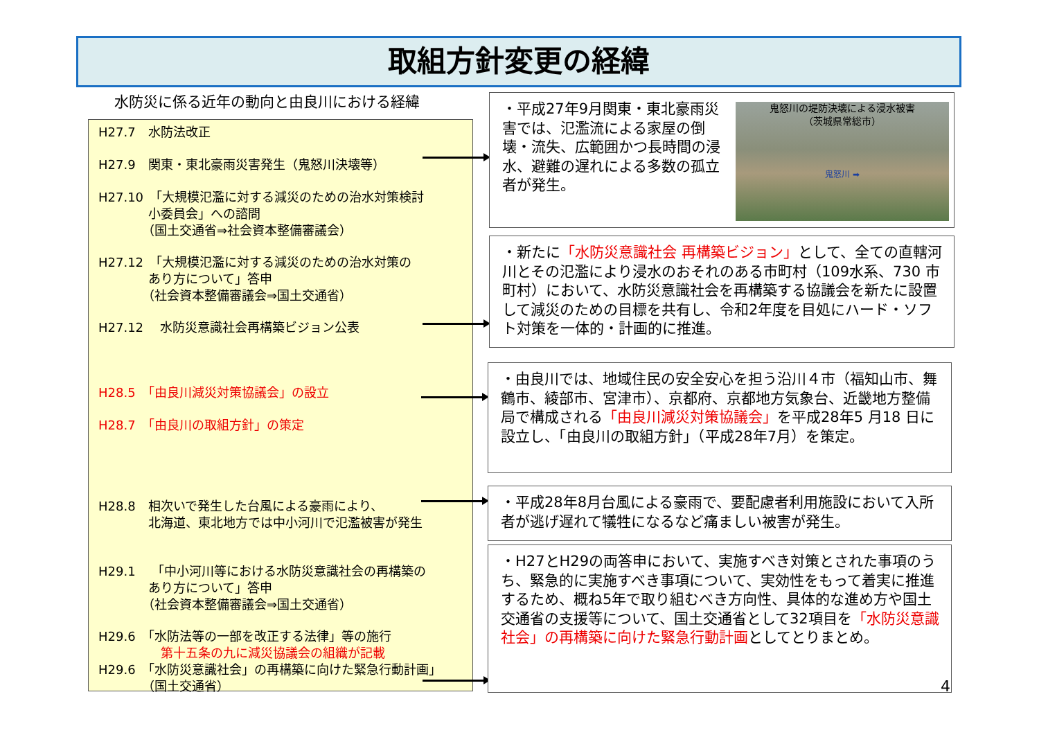取組方針変更の経緯
水防災に係る近年の動向と由良川における経緯
H27.7　水防法改正
H27.9　関東・東北豪雨災害発生（鬼怒川決壊等）
H27.10　「大規模氾濫に対する減災のための治水対策検討
　　　　小委員会」への諮問
　　　　（国土交通省⇒社会資本整備審議会）
H27.12　「大規模氾濫に対する減災のための治水対策の
　　　　あり方について」答申
　　　　（社会資本整備審議会⇒国土交通省）
H27.12　 水防災意識社会再構築ビジョン公表
H28.5　「由良川減災対策協議会」の設立
H28.7　「由良川の取組方針」の策定
H28.8　相次いで発生した台風による豪雨により、
　　　　北海道、東北地方では中小河川で氾濫被害が発生
H29.1　 「中小河川等における水防災意識社会の再構築の
　　　　あり方について」答申
　　　　（社会資本整備審議会⇒国土交通省）
H29.6　「水防法等の一部を改正する法律」等の施行
　　　　　第十五条の九に減災協議会の組織が記載
H29.6　「水防災意識社会」の再構築に向けた緊急行動計画」
　　　　（国土交通省）
・平成27年9月関東・東北豪雨災害では、氾濫流による家屋の倒壊・流失、広範囲かつ長時間の浸水、避難の遅れによる多数の孤立者が発生。
鬼怒川の堤防決壊による浸水被害
（茨城県常総市）
鬼怒川 ➡
・新たに「水防災意識社会 再構築ビジョン」として、全ての直轄河川とその氾濫により浸水のおそれのある市町村（109水系、730 市町村）において、水防災意識社会を再構築する協議会を新たに設置して減災のための目標を共有し、令和2年度を目処にハード・ソフト対策を一体的・計画的に推進。
・由良川では、地域住民の安全安心を担う沿川４市（福知山市、舞鶴市、綾部市、宮津市）、京都府、京都地方気象台、近畿地方整備局で構成される「由良川減災対策協議会」を平成28年5 月18 日に設立し、「由良川の取組方針」（平成28年7月）を策定。
・平成28年8月台風による豪雨で、要配慮者利用施設において入所者が逃げ遅れて犠牲になるなど痛ましい被害が発生。
・H27とH29の両答申において、実施すべき対策とされた事項のうち、緊急的に実施すべき事項について、実効性をもって着実に推進するため、概ね5年で取り組むべき方向性、具体的な進め方や国土交通省の支援等について、国土交通省として32項目を「水防災意識社会」の再構築に向けた緊急行動計画としてとりまとめ。
4